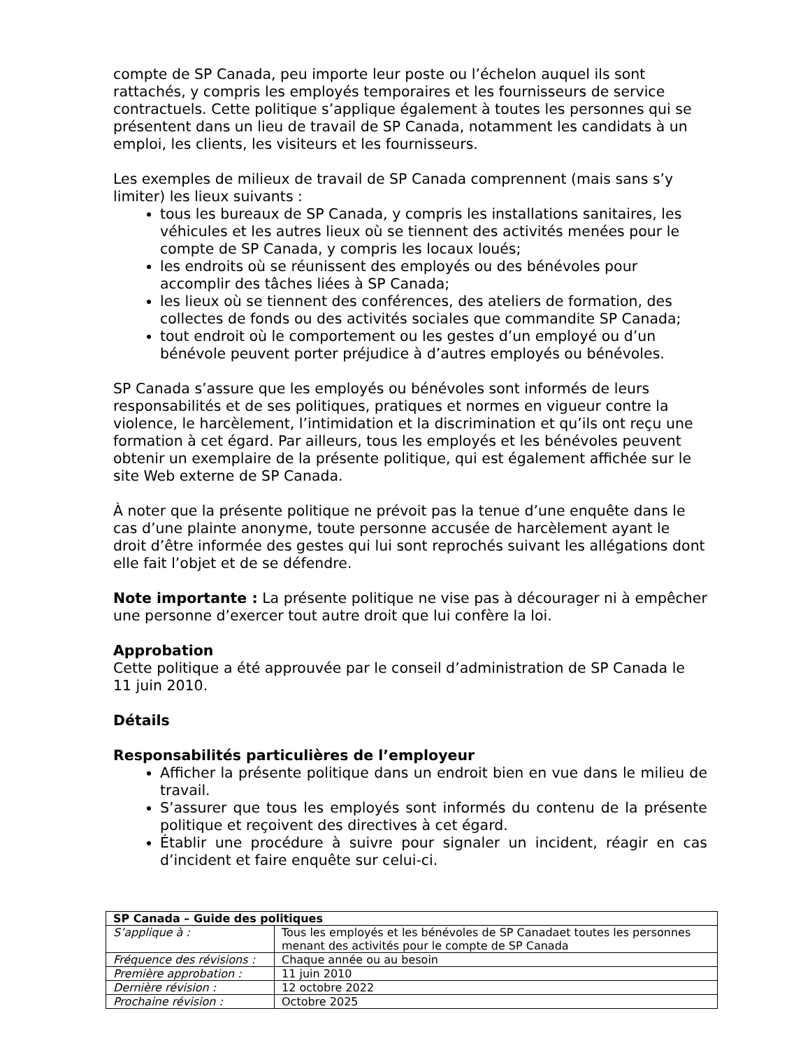compte de SP Canada, peu importe leur poste ou l’échelon auquel ils sont rattachés, y compris les employés temporaires et les fournisseurs de service contractuels. Cette politique s’applique également à toutes les personnes qui se présentent dans un lieu de travail de SP Canada, notamment les candidats à un emploi, les clients, les visiteurs et les fournisseurs.
Les exemples de milieux de travail de SP Canada comprennent (mais sans s’y limiter) les lieux suivants :
tous les bureaux de SP Canada, y compris les installations sanitaires, les véhicules et les autres lieux où se tiennent des activités menées pour le compte de SP Canada, y compris les locaux loués;
les endroits où se réunissent des employés ou des bénévoles pour accomplir des tâches liées à SP Canada;
les lieux où se tiennent des conférences, des ateliers de formation, des collectes de fonds ou des activités sociales que commandite SP Canada;
tout endroit où le comportement ou les gestes d’un employé ou d’un bénévole peuvent porter préjudice à d’autres employés ou bénévoles.
SP Canada s’assure que les employés ou bénévoles sont informés de leurs responsabilités et de ses politiques, pratiques et normes en vigueur contre la violence, le harcèlement, l’intimidation et la discrimination et qu’ils ont reçu une formation à cet égard. Par ailleurs, tous les employés et les bénévoles peuvent obtenir un exemplaire de la présente politique, qui est également affichée sur le site Web externe de SP Canada.
À noter que la présente politique ne prévoit pas la tenue d’une enquête dans le cas d’une plainte anonyme, toute personne accusée de harcèlement ayant le droit d’être informée des gestes qui lui sont reprochés suivant les allégations dont elle fait l’objet et de se défendre.
Note importante : La présente politique ne vise pas à décourager ni à empêcher une personne d’exercer tout autre droit que lui confère la loi.
Approbation
Cette politique a été approuvée par le conseil d’administration de SP Canada le 11 juin 2010.
Détails
Responsabilités particulières de l’employeur
Afficher la présente politique dans un endroit bien en vue dans le milieu de travail.
S’assurer que tous les employés sont informés du contenu de la présente politique et reçoivent des directives à cet égard.
Établir une procédure à suivre pour signaler un incident, réagir en cas d’incident et faire enquête sur celui-ci.
| SP Canada – Guide des politiques | |
| --- | --- |
| S’applique à : | Tous les employés et les bénévoles de SP Canadaet toutes les personnes menant des activités pour le compte de SP Canada |
| Fréquence des révisions : | Chaque année ou au besoin |
| Première approbation : | 11 juin 2010 |
| Dernière révision : | 12 octobre 2022 |
| Prochaine révision : | Octobre 2025 |